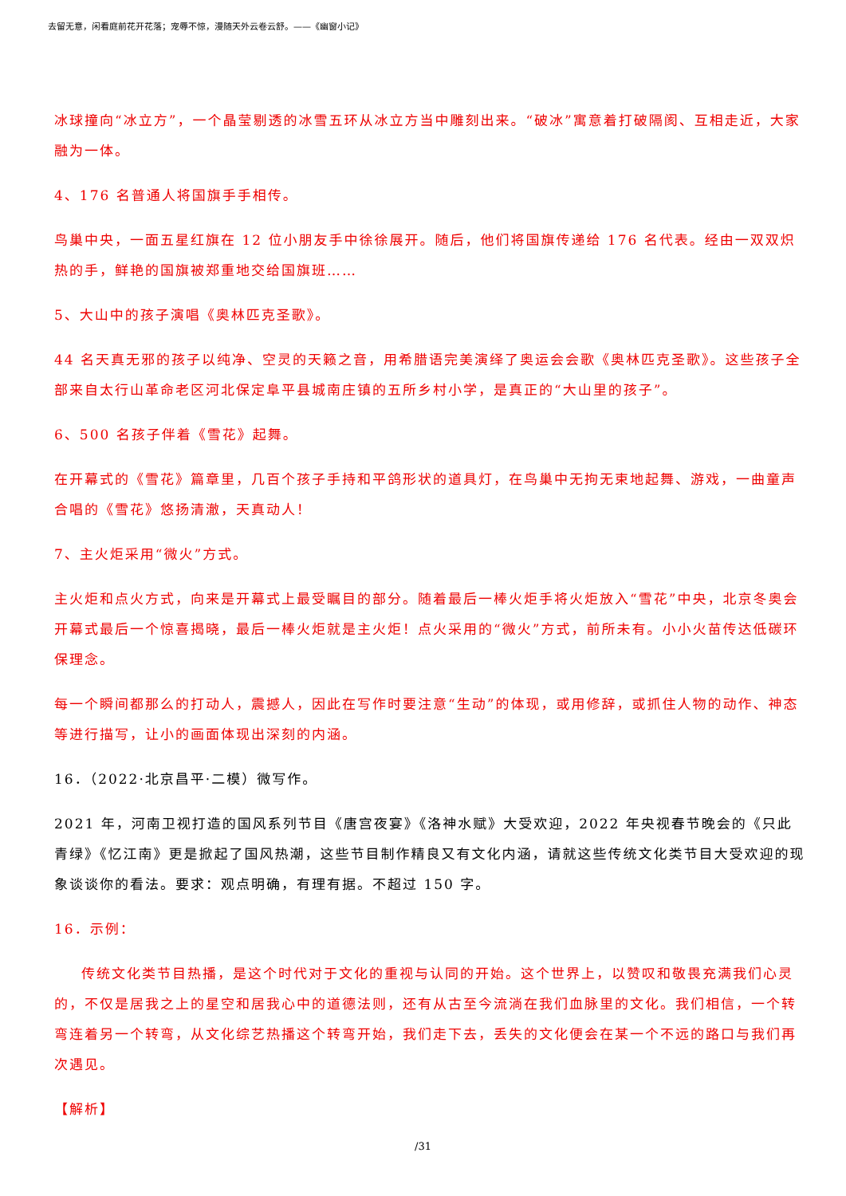去留无意，闲看庭前花开花落；宠辱不惊，漫随天外云卷云舒。——《幽窗小记》
冰球撞向“冰立方”，一个晶莹剔透的冰雪五环从冰立方当中雕刻出来。“破冰”寓意着打破隔阂、互相走近，大家融为一体。
4、176 名普通人将国旗手手相传。
鸟巢中央，一面五星红旗在 12 位小朋友手中徐徐展开。随后，他们将国旗传递给 176 名代表。经由一双双炽热的手，鲜艳的国旗被郑重地交给国旗班……
5、大山中的孩子演唱《奥林匹克圣歌》。
44 名天真无邪的孩子以纯净、空灵的天籁之音，用希腊语完美演绎了奥运会会歌《奥林匹克圣歌》。这些孩子全部来自太行山革命老区河北保定阜平县城南庄镇的五所乡村小学，是真正的“大山里的孩子”。
6、500 名孩子伴着《雪花》起舞。
在开幕式的《雪花》篇章里，几百个孩子手持和平鸽形状的道具灯，在鸟巢中无拘无束地起舞、游戏，一曲童声合唱的《雪花》悠扬清澈，天真动人！
7、主火炬采用“微火”方式。
主火炬和点火方式，向来是开幕式上最受瞩目的部分。随着最后一棒火炬手将火炬放入“雪花”中央，北京冬奥会开幕式最后一个惊喜揭晓，最后一棒火炬就是主火炬！点火采用的“微火”方式，前所未有。小小火苗传达低碳环保理念。
每一个瞬间都那么的打动人，震撼人，因此在写作时要注意“生动”的体现，或用修辞，或抓住人物的动作、神态等进行描写，让小的画面体现出深刻的内涵。
16．（2022·北京昌平·二模）微写作。
2021 年，河南卫视打造的国风系列节目《唐宫夜宴》《洛神水赋》大受欢迎，2022 年央视春节晚会的《只此青绿》《忆江南》更是掀起了国风热潮，这些节目制作精良又有文化内涵，请就这些传统文化类节目大受欢迎的现象谈谈你的看法。要求：观点明确，有理有据。不超过 150 字。
16．示例：
传统文化类节目热播，是这个时代对于文化的重视与认同的开始。这个世界上，以赞叹和敬畏充满我们心灵的，不仅是居我之上的星空和居我心中的道德法则，还有从古至今流淌在我们血脉里的文化。我们相信，一个转弯连着另一个转弯，从文化综艺热播这个转弯开始，我们走下去，丢失的文化便会在某一个不远的路口与我们再次遇见。
【解析】
/31